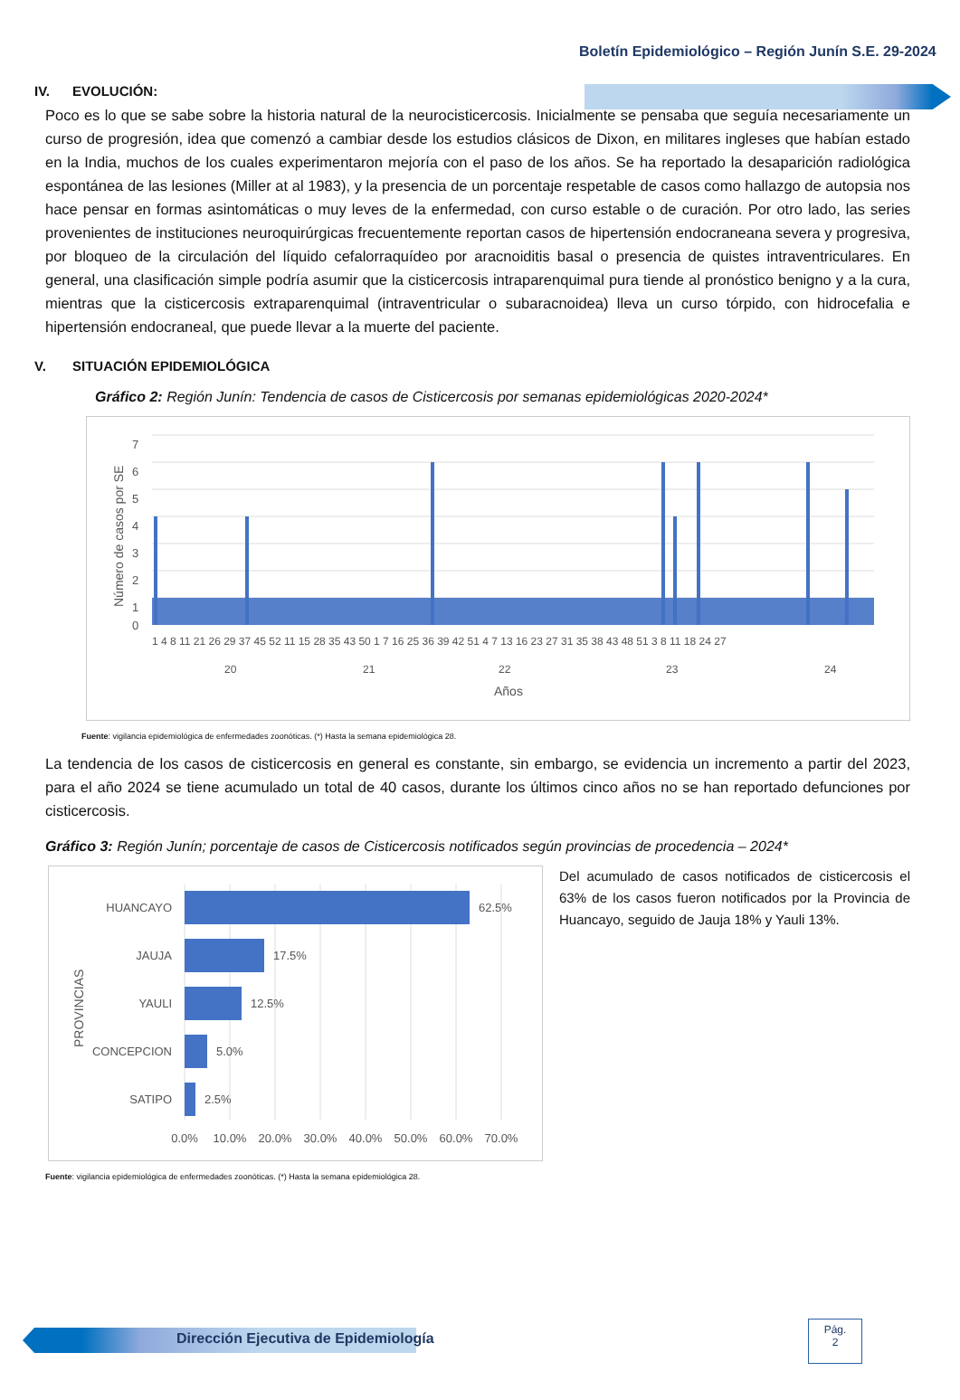Boletín Epidemiológico – Región Junín S.E. 29-2024
IV. EVOLUCIÓN:
Poco es lo que se sabe sobre la historia natural de la neurocisticercosis. Inicialmente se pensaba que seguía necesariamente un curso de progresión, idea que comenzó a cambiar desde los estudios clásicos de Dixon, en militares ingleses que habían estado en la India, muchos de los cuales experimentaron mejoría con el paso de los años. Se ha reportado la desaparición radiológica espontánea de las lesiones (Miller at al 1983), y la presencia de un porcentaje respetable de casos como hallazgo de autopsia nos hace pensar en formas asintomáticas o muy leves de la enfermedad, con curso estable o de curación. Por otro lado, las series provenientes de instituciones neuroquirúrgicas frecuentemente reportan casos de hipertensión endocraneana severa y progresiva, por bloqueo de la circulación del líquido cefalorraquídeo por aracnoiditis basal o presencia de quistes intraventriculares. En general, una clasificación simple podría asumir que la cisticercosis intraparenquimal pura tiende al pronóstico benigno y a la cura, mientras que la cisticercosis extraparenquimal (intraventricular o subaracnoidea) lleva un curso tórpido, con hidrocefalia e hipertensión endocraneal, que puede llevar a la muerte del paciente.
V. SITUACIÓN EPIDEMIOLÓGICA
Gráfico 2: Región Junín: Tendencia de casos de Cisticercosis por semanas epidemiológicas 2020-2024*
7
6
5
4
3
2
1
0
Número de casos por SE
1 4 8 11 21 26 29 37 45 52 11 15 28 35 43 50 1 7 16 25 36 39 42 51 4 7 13 16 23 27 31 35 38 43 48 51 3 8 11 18 24 27
20
21
22
23
24
Años
Fuente: vigilancia epidemiológica de enfermedades zoonóticas. (*) Hasta la semana epidemiológica 28.
La tendencia de los casos de cisticercosis en general es constante, sin embargo, se evidencia un incremento a partir del 2023, para el año 2024 se tiene acumulado un total de 40 casos, durante los últimos cinco años no se han reportado defunciones por cisticercosis.
Gráfico 3: Región Junín; porcentaje de casos de Cisticercosis notificados según provincias de procedencia – 2024*
HUANCAYO
JAUJA
YAULI
CONCEPCION
SATIPO
62.5%
17.5%
12.5%
5.0%
2.5%
0.0%
10.0%
20.0%
30.0%
40.0%
50.0%
60.0%
70.0%
PROVINCIAS
Del acumulado de casos notificados de cisticercosis el 63% de los casos fueron notificados por la Provincia de Huancayo, seguido de Jauja 18% y Yauli 13%.
Fuente: vigilancia epidemiológica de enfermedades zoonóticas. (*) Hasta la semana epidemiológica 28.
Dirección Ejecutiva de Epidemiología
Pág.
2